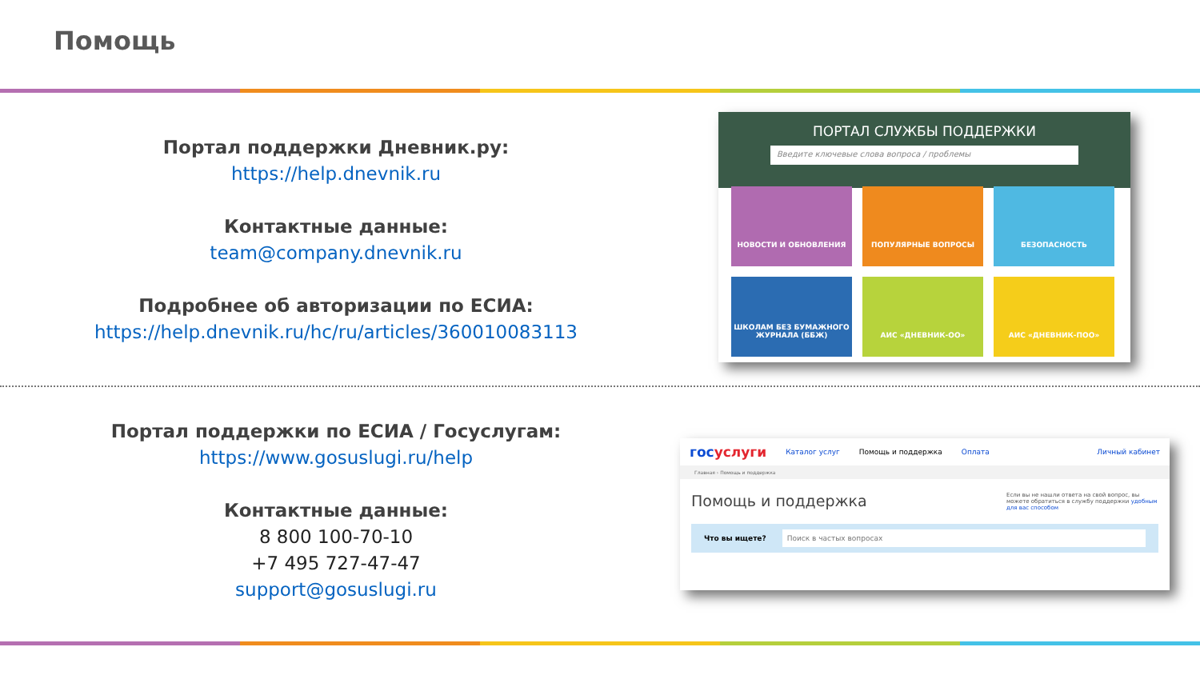Помощь
Портал поддержки Дневник.ру:
https://help.dnevnik.ru
Контактные данные:
team@company.dnevnik.ru
Подробнее об авторизации по ЕСИА:
https://help.dnevnik.ru/hc/ru/articles/360010083113
ПОРТАЛ СЛУЖБЫ ПОДДЕРЖКИ
Введите ключевые слова вопроса / проблемы
НОВОСТИ И ОБНОВЛЕНИЯ
ПОПУЛЯРНЫЕ ВОПРОСЫ
БЕЗОПАСНОСТЬ
ШКОЛАМ БЕЗ БУМАЖНОГО ЖУРНАЛА (ББЖ)
АИС «ДНЕВНИК-ОО»
АИС «ДНЕВНИК-ПОО»
Портал поддержки по ЕСИА / Госуслугам:
https://www.gosuslugi.ru/help
Контактные данные:
8 800 100-70-10
+7 495 727-47-47
support@gosuslugi.ru
госуслуги Каталог услуг Помощь и поддержка Оплата Личный кабинет
Главная › Помощь и поддержка
Помощь и поддержка Если вы не нашли ответа на свой вопрос, вы можете обратиться в службу поддержки удобным для вас способом
Что вы ищете? Поиск в частых вопросах